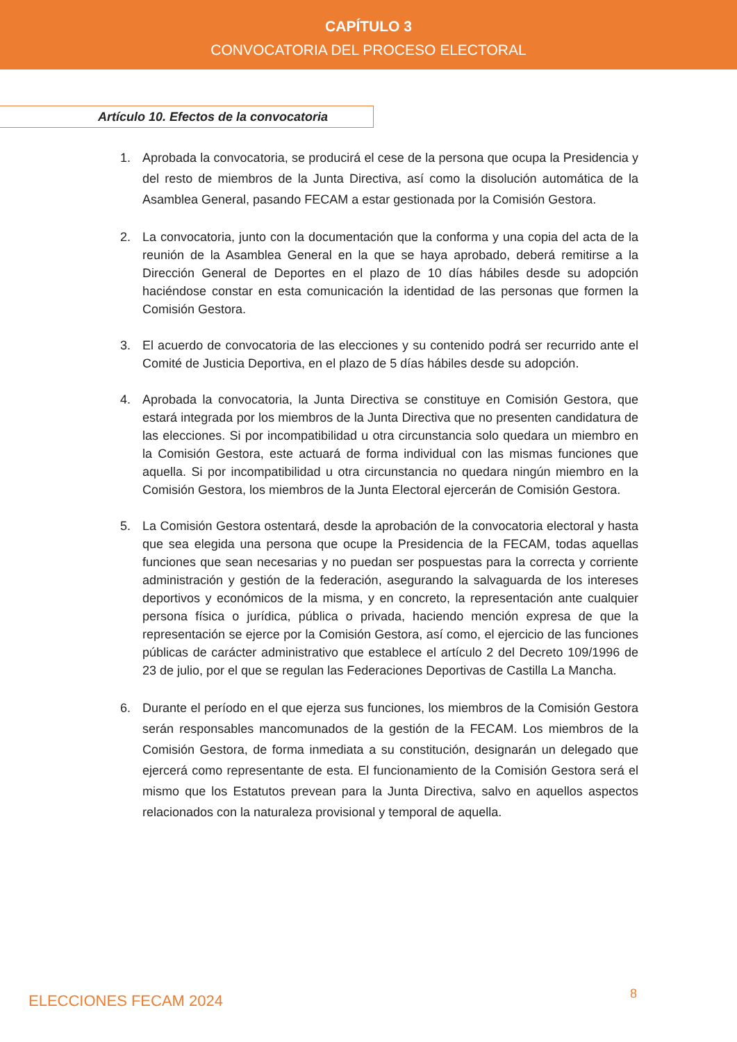CAPÍTULO 3
CONVOCATORIA DEL PROCESO ELECTORAL
Artículo 10. Efectos de la convocatoria
1. Aprobada la convocatoria, se producirá el cese de la persona que ocupa la Presidencia y del resto de miembros de la Junta Directiva, así como la disolución automática de la Asamblea General, pasando FECAM a estar gestionada por la Comisión Gestora.
2. La convocatoria, junto con la documentación que la conforma y una copia del acta de la reunión de la Asamblea General en la que se haya aprobado, deberá remitirse a la Dirección General de Deportes en el plazo de 10 días hábiles desde su adopción haciéndose constar en esta comunicación la identidad de las personas que formen la Comisión Gestora.
3. El acuerdo de convocatoria de las elecciones y su contenido podrá ser recurrido ante el Comité de Justicia Deportiva, en el plazo de 5 días hábiles desde su adopción.
4. Aprobada la convocatoria, la Junta Directiva se constituye en Comisión Gestora, que estará integrada por los miembros de la Junta Directiva que no presenten candidatura de las elecciones. Si por incompatibilidad u otra circunstancia solo quedara un miembro en la Comisión Gestora, este actuará de forma individual con las mismas funciones que aquella. Si por incompatibilidad u otra circunstancia no quedara ningún miembro en la Comisión Gestora, los miembros de la Junta Electoral ejercerán de Comisión Gestora.
5. La Comisión Gestora ostentará, desde la aprobación de la convocatoria electoral y hasta que sea elegida una persona que ocupe la Presidencia de la FECAM, todas aquellas funciones que sean necesarias y no puedan ser pospuestas para la correcta y corriente administración y gestión de la federación, asegurando la salvaguarda de los intereses deportivos y económicos de la misma, y en concreto, la representación ante cualquier persona física o jurídica, pública o privada, haciendo mención expresa de que la representación se ejerce por la Comisión Gestora, así como, el ejercicio de las funciones públicas de carácter administrativo que establece el artículo 2 del Decreto 109/1996 de 23 de julio, por el que se regulan las Federaciones Deportivas de Castilla La Mancha.
6. Durante el período en el que ejerza sus funciones, los miembros de la Comisión Gestora serán responsables mancomunados de la gestión de la FECAM. Los miembros de la Comisión Gestora, de forma inmediata a su constitución, designarán un delegado que ejercerá como representante de esta. El funcionamiento de la Comisión Gestora será el mismo que los Estatutos prevean para la Junta Directiva, salvo en aquellos aspectos relacionados con la naturaleza provisional y temporal de aquella.
ELECCIONES FECAM 2024 8